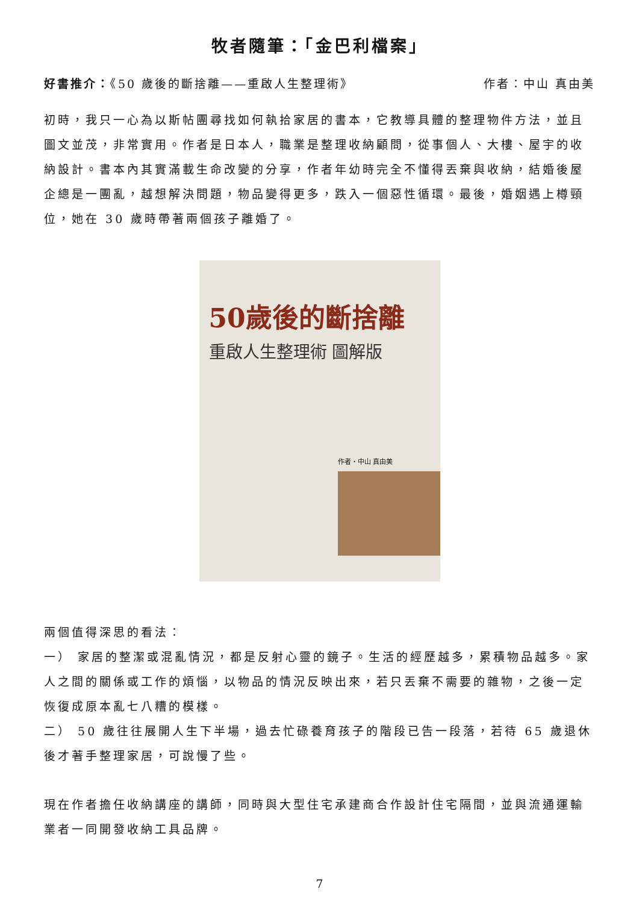牧者隨筆：「金巴利檔案」
好書推介：《50 歲後的斷捨離——重啟人生整理術》 作者：中山 真由美
初時，我只一心為以斯帖團尋找如何執拾家居的書本，它教導具體的整理物件方法，並且圖文並茂，非常實用。作者是日本人，職業是整理收納顧問，從事個人、大樓、屋宇的收納設計。書本內其實滿載生命改變的分享，作者年幼時完全不懂得丟棄與收納，結婚後屋企總是一團亂，越想解決問題，物品變得更多，跌入一個惡性循環。最後，婚姻遇上樽頸位，她在 30 歲時帶著兩個孩子離婚了。
50歲後的斷捨離
重啟人生整理術 圖解版
作者・中山 真由美
兩個值得深思的看法：
一） 家居的整潔或混亂情況，都是反射心靈的鏡子。生活的經歷越多，累積物品越多。家人之間的關係或工作的煩惱，以物品的情況反映出來，若只丟棄不需要的雜物，之後一定恢復成原本亂七八糟的模樣。
二） 50 歲往往展開人生下半場，過去忙碌養育孩子的階段已告一段落，若待 65 歲退休後才著手整理家居，可說慢了些。
現在作者擔任收納講座的講師，同時與大型住宅承建商合作設計住宅隔間，並與流通運輸業者一同開發收納工具品牌。
7